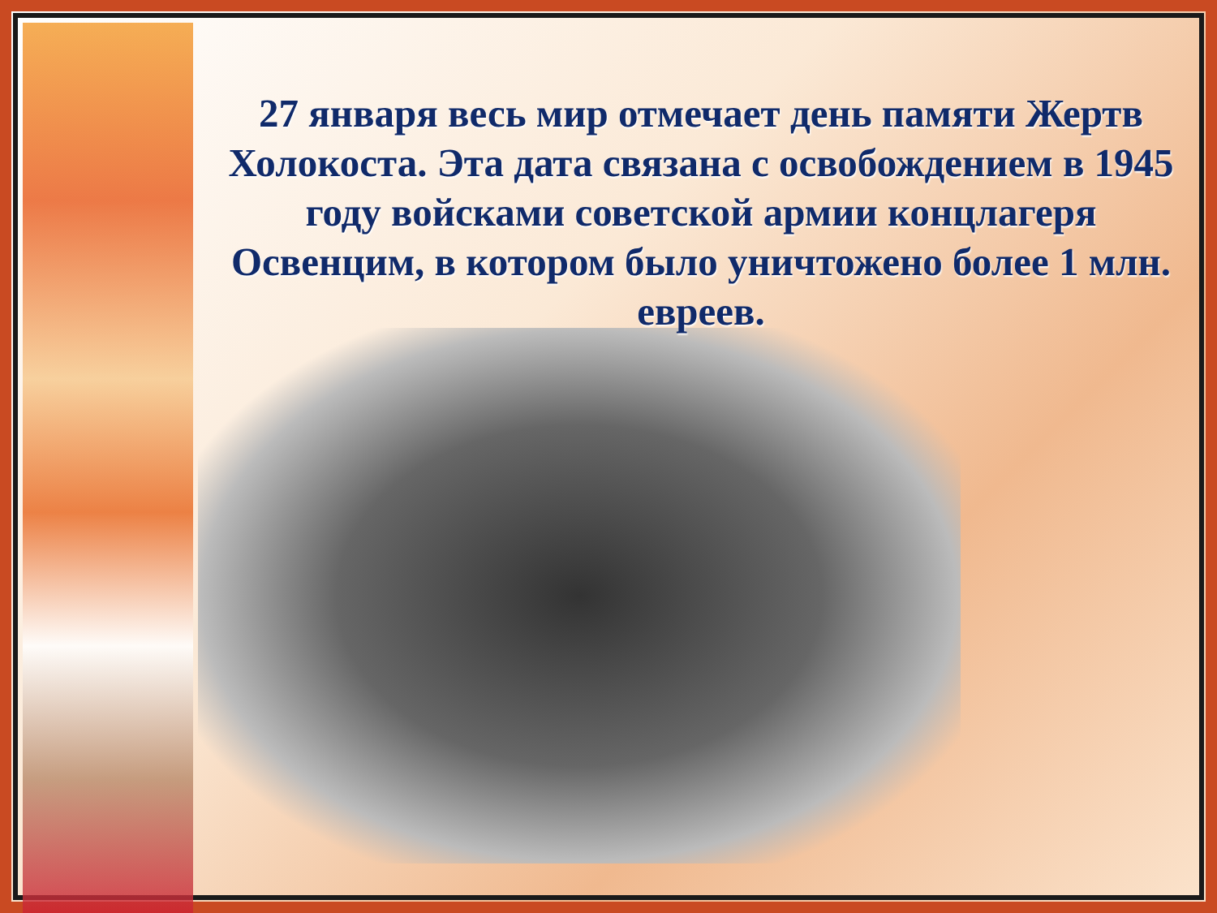27 января весь мир отмечает день памяти Жертв Холокоста. Эта дата связана с освобождением в 1945 году войсками советской армии концлагеря Освенцим, в котором было уничтожено более 1 млн. евреев.